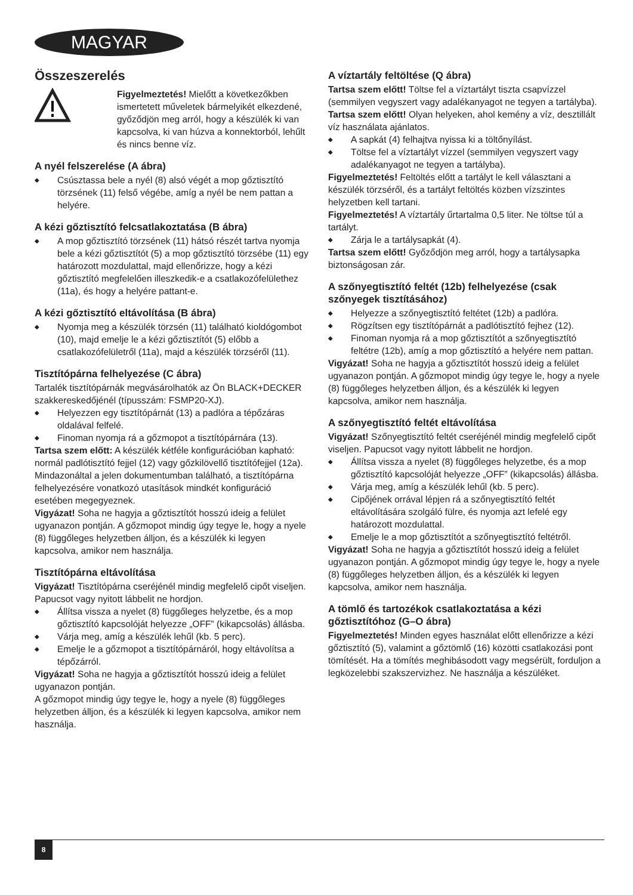MAGYAR
Összeszerelés
Figyelmeztetés! Mielőtt a következőkben ismertetett műveletek bármelyikét elkezdené, győződjön meg arról, hogy a készülék ki van kapcsolva, ki van húzva a konnektorból, lehűlt és nincs benne víz.
A nyél felszerelése (A ábra)
◆ Csúsztassa bele a nyél (8) alsó végét a mop gőztisztító törzsének (11) felső végébe, amíg a nyél be nem pattan a helyére.
A kézi gőztisztító felcsatlakoztatása (B ábra)
◆ A mop gőztisztító törzsének (11) hátsó részét tartva nyomja bele a kézi gőztisztítót (5) a mop gőztisztító törzsébe (11) egy határozott mozdulattal, majd ellenőrizze, hogy a kézi gőztisztító megfelelően illeszkedik-e a csatlakozófelülethez (11a), és hogy a helyére pattant-e.
A kézi gőztisztító eltávolítása (B ábra)
◆ Nyomja meg a készülék törzsén (11) található kioldógombot (10), majd emelje le a kézi gőztisztítót (5) előbb a csatlakozófelületről (11a), majd a készülék törzséről (11).
Tisztítópárna felhelyezése (C ábra)
Tartalék tisztítópárnák megvásárolhatók az Ön BLACK+DECKER szakkereskedőjénél (típusszám: FSMP20-XJ).
◆ Helyezzen egy tisztítópárnát (13) a padlóra a tépőzáras oldalával felfelé.
◆ Finoman nyomja rá a gőzmopot a tisztítópárnára (13).
Tartsa szem előtt: A készülék kétféle konfigurációban kapható: normál padlótisztító fejjel (12) vagy gőzkilövellő tisztítófejjel (12a). Mindazonáltal a jelen dokumentumban található, a tisztítópárna felhelyezésére vonatkozó utasítások mindkét konfiguráció esetében megegyeznek.
Vigyázat! Soha ne hagyja a gőztisztítót hosszú ideig a felület ugyanazon pontján. A gőzmopot mindig úgy tegye le, hogy a nyele (8) függőleges helyzetben álljon, és a készülék ki legyen kapcsolva, amikor nem használja.
Tisztítópárna eltávolítása
Vigyázat! Tisztítópárna cseréjénél mindig megfelelő cipőt viseljen. Papucsot vagy nyitott lábbelit ne hordjon.
◆ Állítsa vissza a nyelet (8) függőleges helyzetbe, és a mop gőztisztító kapcsolóját helyezze „OFF” (kikapcsolás) állásba.
◆ Várja meg, amíg a készülék lehűl (kb. 5 perc).
◆ Emelje le a gőzmopot a tisztítópárnáról, hogy eltávolítsa a tépőzárról.
Vigyázat! Soha ne hagyja a gőztisztítót hosszú ideig a felület ugyanazon pontján.
A gőzmopot mindig úgy tegye le, hogy a nyele (8) függőleges helyzetben álljon, és a készülék ki legyen kapcsolva, amikor nem használja.
A víztartály feltöltése (Q ábra)
Tartsa szem előtt! Töltse fel a víztartályt tiszta csapvízzel (semmilyen vegyszert vagy adalékanyagot ne tegyen a tartályba).
Tartsa szem előtt! Olyan helyeken, ahol kemény a víz, desztillált víz használata ajánlatos.
◆ A sapkát (4) felhajtva nyissa ki a töltőnyílást.
◆ Töltse fel a víztartályt vízzel (semmilyen vegyszert vagy adalékanyagot ne tegyen a tartályba).
Figyelmeztetés! Feltöltés előtt a tartályt le kell választani a készülék törzséről, és a tartályt feltöltés közben vízszintes helyzetben kell tartani.
Figyelmeztetés! A víztartály űrtartalma 0,5 liter. Ne töltse túl a tartályt.
◆ Zárja le a tartálysapkát (4).
Tartsa szem előtt! Győződjön meg arról, hogy a tartálysapka biztonságosan zár.
A szőnyegtisztító feltét (12b) felhelyezése (csak szőnyegek tisztításához)
◆ Helyezze a szőnyegtisztító feltétet (12b) a padlóra.
◆ Rögzítsen egy tisztítópárnát a padlótisztító fejhez (12).
◆ Finoman nyomja rá a mop gőztisztítót a szőnyegtisztító feltétre (12b), amíg a mop gőztisztító a helyére nem pattan.
Vigyázat! Soha ne hagyja a gőztisztítót hosszú ideig a felület ugyanazon pontján. A gőzmopot mindig úgy tegye le, hogy a nyele (8) függőleges helyzetben álljon, és a készülék ki legyen kapcsolva, amikor nem használja.
A szőnyegtisztító feltét eltávolítása
Vigyázat! Szőnyegtisztító feltét cseréjénél mindig megfelelő cipőt viseljen. Papucsot vagy nyitott lábbelit ne hordjon.
◆ Állítsa vissza a nyelet (8) függőleges helyzetbe, és a mop gőztisztító kapcsolóját helyezze „OFF” (kikapcsolás) állásba.
◆ Várja meg, amíg a készülék lehűl (kb. 5 perc).
◆ Cipőjének orrával lépjen rá a szőnyegtisztító feltét eltávolítására szolgáló fülre, és nyomja azt lefelé egy határozott mozdulattal.
◆ Emelje le a mop gőztisztítót a szőnyegtisztító feltétről.
Vigyázat! Soha ne hagyja a gőztisztítót hosszú ideig a felület ugyanazon pontján. A gőzmopot mindig úgy tegye le, hogy a nyele (8) függőleges helyzetben álljon, és a készülék ki legyen kapcsolva, amikor nem használja.
A tömlő és tartozékok csatlakoztatása a kézi gőztisztítóhoz (G–O ábra)
Figyelmeztetés! Minden egyes használat előtt ellenőrizze a kézi gőztisztító (5), valamint a gőztömlő (16) közötti csatlakozási pont tömítését. Ha a tömítés meghibásodott vagy megsérült, forduljon a legközelebbi szakszervizhez. Ne használja a készüléket.
8